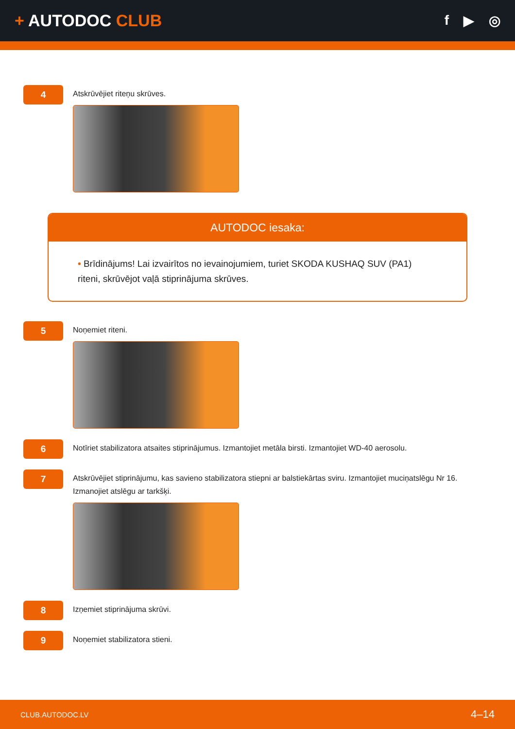+ AUTODOC CLUB
f ▶ ◎
4
Atskrūvējiet riteņu skrūves.
AUTODOC iesaka:
• Brīdinājums! Lai izvairītos no ievainojumiem, turiet SKODA KUSHAQ SUV (PA1) riteni, skrūvējot vaļā stiprinājuma skrūves.
5
Noņemiet riteni.
6
Notīriet stabilizatora atsaites stiprinājumus. Izmantojiet metāla birsti. Izmantojiet WD-40 aerosolu.
7
Atskrūvējiet stiprinājumu, kas savieno stabilizatora stiepni ar balstiekārtas sviru. Izmantojiet muciņatslēgu Nr 16.
Izmanojiet atslēgu ar tarkšķi.
8
Izņemiet stiprinājuma skrūvi.
9
Noņemiet stabilizatora stieni.
CLUB.AUTODOC.LV 4–14